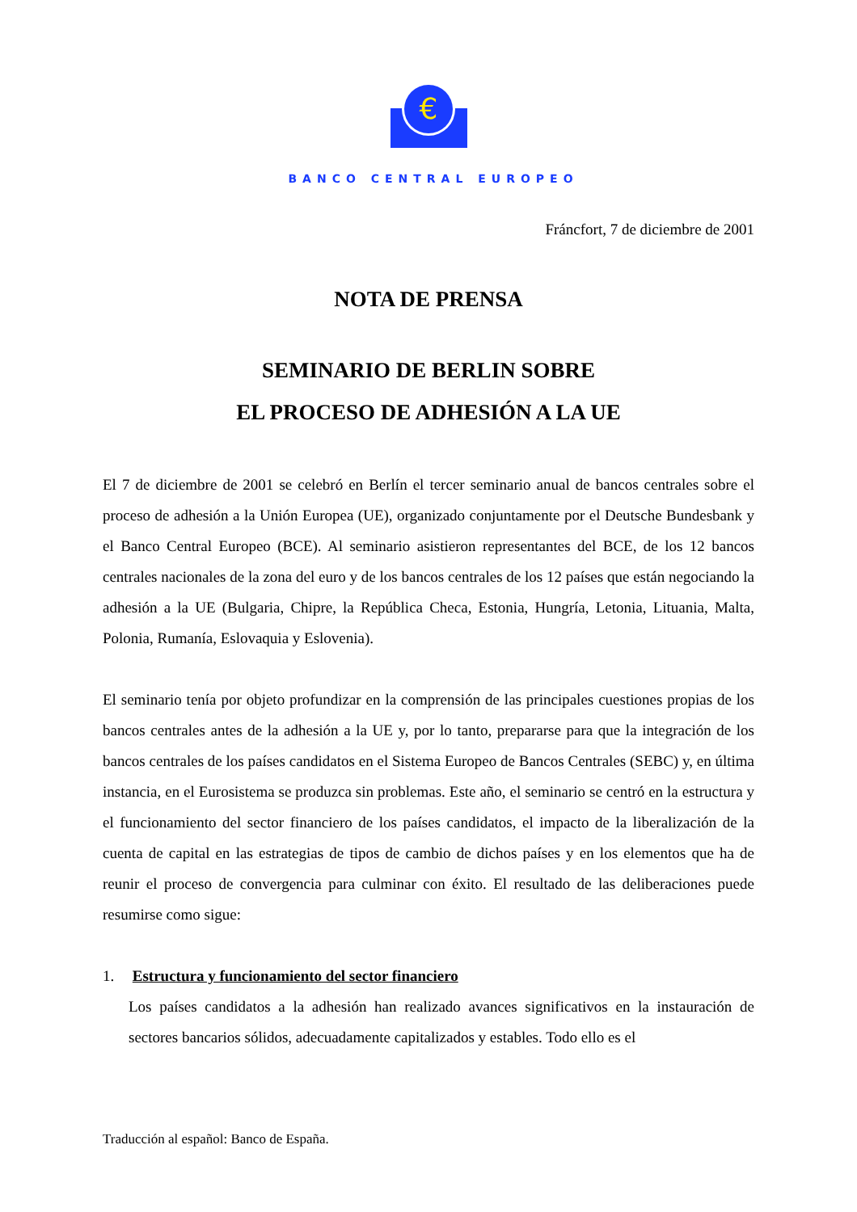€
BANCO CENTRAL EUROPEO
Fráncfort, 7 de diciembre de 2001
NOTA DE PRENSA
SEMINARIO DE BERLIN SOBRE
EL PROCESO DE ADHESIÓN A LA UE
El 7 de diciembre de 2001 se celebró en Berlín el tercer seminario anual de bancos centrales sobre el proceso de adhesión a la Unión Europea (UE), organizado conjuntamente por el Deutsche Bundesbank y el Banco Central Europeo (BCE). Al seminario asistieron representantes del BCE, de los 12 bancos centrales nacionales de la zona del euro y de los bancos centrales de los 12 países que están negociando la adhesión a la UE (Bulgaria, Chipre, la República Checa, Estonia, Hungría, Letonia, Lituania, Malta, Polonia, Rumanía, Eslovaquia y Eslovenia).
El seminario tenía por objeto profundizar en la comprensión de las principales cuestiones propias de los bancos centrales antes de la adhesión a la UE y, por lo tanto, prepararse para que la integración de los bancos centrales de los países candidatos en el Sistema Europeo de Bancos Centrales (SEBC) y, en última instancia, en el Eurosistema se produzca sin problemas. Este año, el seminario se centró en la estructura y el funcionamiento del sector financiero de los países candidatos, el impacto de la liberalización de la cuenta de capital en las estrategias de tipos de cambio de dichos países y en los elementos que ha de reunir el proceso de convergencia para culminar con éxito. El resultado de las deliberaciones puede resumirse como sigue:
1. Estructura y funcionamiento del sector financiero
Los países candidatos a la adhesión han realizado avances significativos en la instauración de sectores bancarios sólidos, adecuadamente capitalizados y estables. Todo ello es el
Traducción al español: Banco de España.